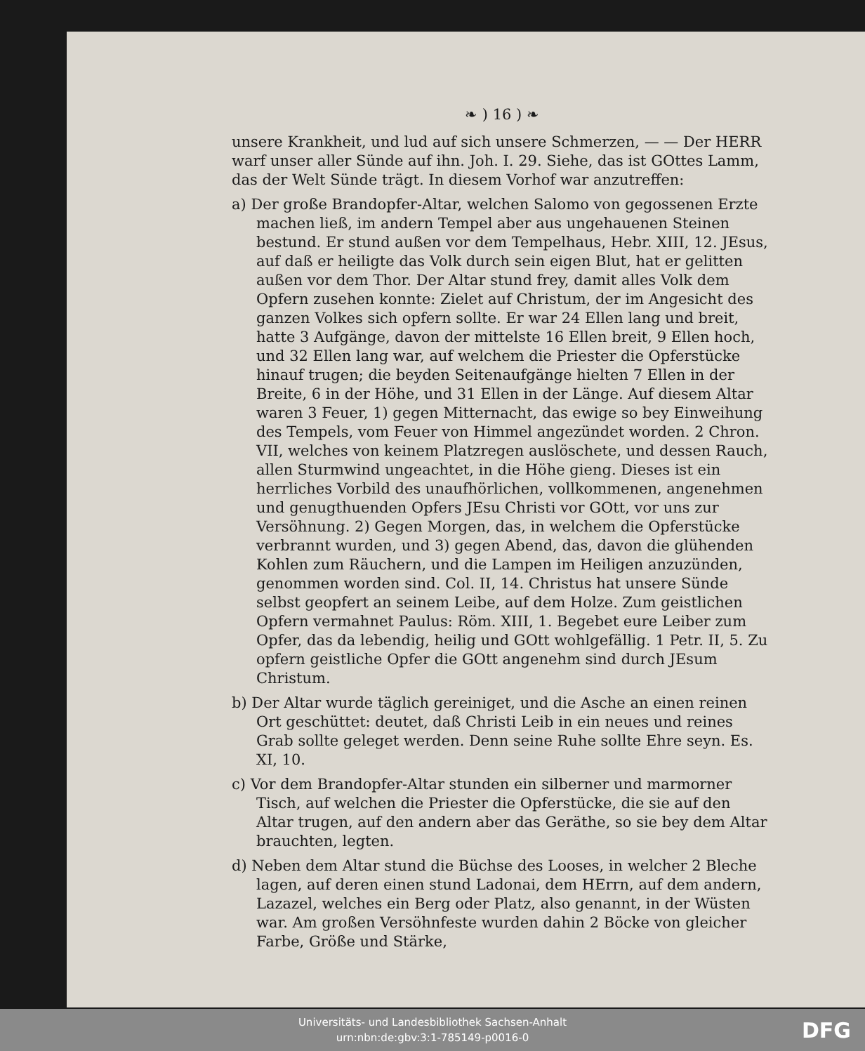❧ ) 16 ) ❧
unsere Krankheit, und lud auf sich unsere Schmerzen, — — Der HERR warf unser aller Sünde auf ihn. Joh. I. 29. Siehe, das ist GOttes Lamm, das der Welt Sünde trägt. In diesem Vorhof war anzutreffen:
a) Der große Brandopfer-Altar, welchen Salomo von gegossenen Erzte machen ließ, im andern Tempel aber aus ungehauenen Steinen bestund. Er stund außen vor dem Tempelhaus, Hebr. XIII, 12. JEsus, auf daß er heiligte das Volk durch sein eigen Blut, hat er gelitten außen vor dem Thor. Der Altar stund frey, damit alles Volk dem Opfern zusehen konnte: Zielet auf Christum, der im Angesicht des ganzen Volkes sich opfern sollte. Er war 24 Ellen lang und breit, hatte 3 Aufgänge, davon der mittelste 16 Ellen breit, 9 Ellen hoch, und 32 Ellen lang war, auf welchem die Priester die Opferstücke hinauf trugen; die beyden Seitenaufgänge hielten 7 Ellen in der Breite, 6 in der Höhe, und 31 Ellen in der Länge. Auf diesem Altar waren 3 Feuer, 1) gegen Mitternacht, das ewige so bey Einweihung des Tempels, vom Feuer von Himmel angezündet worden. 2 Chron. VII, welches von keinem Platzregen auslöschete, und dessen Rauch, allen Sturmwind ungeachtet, in die Höhe gieng. Dieses ist ein herrliches Vorbild des unaufhörlichen, vollkommenen, angenehmen und genugthuenden Opfers JEsu Christi vor GOtt, vor uns zur Versöhnung. 2) Gegen Morgen, das, in welchem die Opferstücke verbrannt wurden, und 3) gegen Abend, das, davon die glühenden Kohlen zum Räuchern, und die Lampen im Heiligen anzuzünden, genommen worden sind. Col. II, 14. Christus hat unsere Sünde selbst geopfert an seinem Leibe, auf dem Holze. Zum geistlichen Opfern vermahnet Paulus: Röm. XIII, 1. Begebet eure Leiber zum Opfer, das da lebendig, heilig und GOtt wohlgefällig. 1 Petr. II, 5. Zu opfern geistliche Opfer die GOtt angenehm sind durch JEsum Christum.
b) Der Altar wurde täglich gereiniget, und die Asche an einen reinen Ort geschüttet: deutet, daß Christi Leib in ein neues und reines Grab sollte geleget werden. Denn seine Ruhe sollte Ehre seyn. Es. XI, 10.
c) Vor dem Brandopfer-Altar stunden ein silberner und marmorner Tisch, auf welchen die Priester die Opferstücke, die sie auf den Altar trugen, auf den andern aber das Geräthe, so sie bey dem Altar brauchten, legten.
d) Neben dem Altar stund die Büchse des Looses, in welcher 2 Bleche lagen, auf deren einen stund Ladonai, dem HErrn, auf dem andern, Lazazel, welches ein Berg oder Platz, also genannt, in der Wüsten war. Am großen Versöhnfeste wurden dahin 2 Böcke von gleicher Farbe, Größe und Stärke,
Universitäts- und Landesbibliothek Sachsen-Anhalt
urn:nbn:de:gbv:3:1-785149-p0016-0
DFG